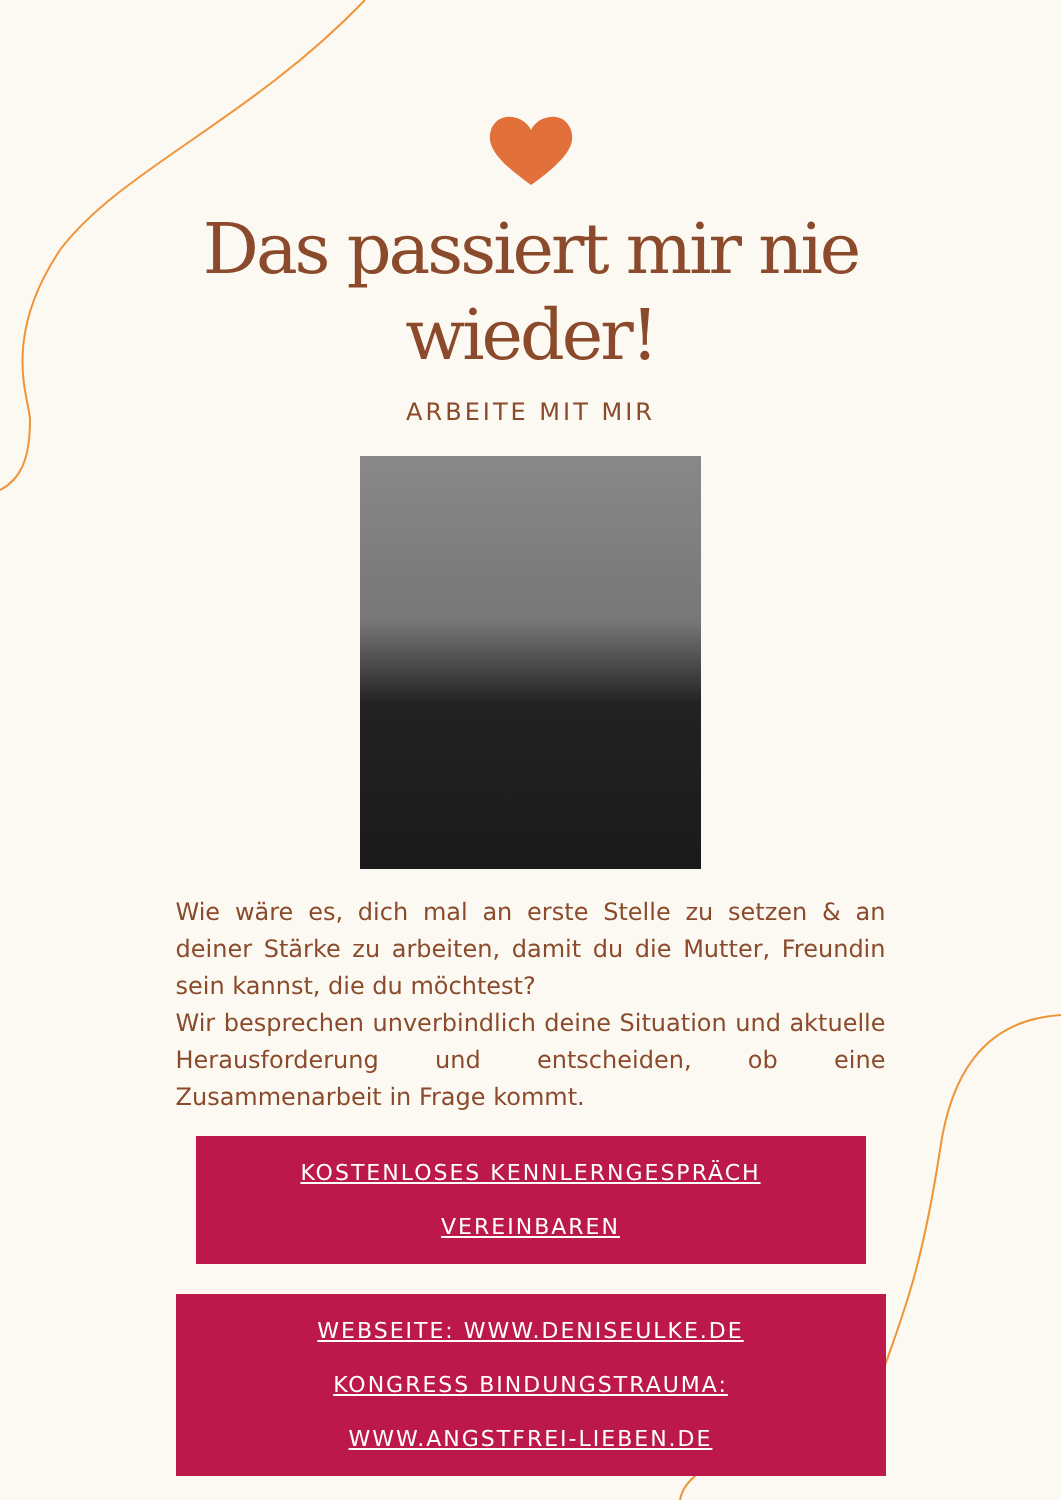Das passiert mir nie wieder!
ARBEITE MIT MIR
Wie wäre es, dich mal an erste Stelle zu setzen & an deiner Stärke zu arbeiten, damit du die Mutter, Freundin sein kannst, die du möchtest?
Wir besprechen unverbindlich deine Situation und aktuelle Herausforderung und entscheiden, ob eine Zusammenarbeit in Frage kommt.
KOSTENLOSES KENNLERNGESPRÄCH
VEREINBAREN
WEBSEITE: WWW.DENISEULKE.DE
KONGRESS BINDUNGSTRAUMA:
WWW.ANGSTFREI-LIEBEN.DE